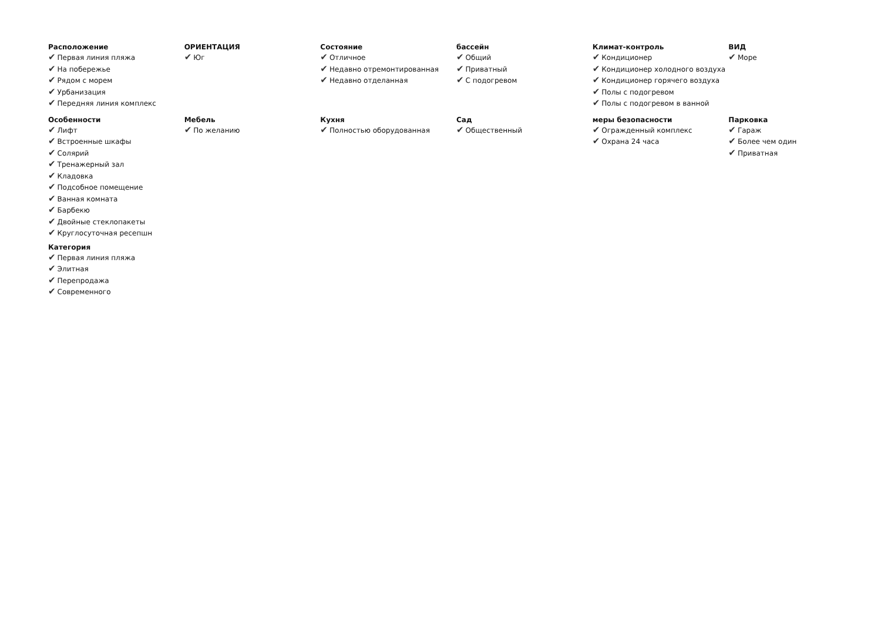Расположение
✔ Первая линия пляжа
✔ На побережье
✔ Рядом с морем
✔ Урбанизация
✔ Передняя линия комплекс
ОРИЕНТАЦИЯ
✔ Юг
Состояние
✔ Отличное
✔ Недавно отремонтированная
✔ Недавно отделанная
бассейн
✔ Общий
✔ Приватный
✔ С подогревом
Климат-контроль
✔ Кондиционер
✔ Кондиционер холодного воздуха
✔ Кондиционер горячего воздуха
✔ Полы с подогревом
✔ Полы с подогревом в ванной
ВИД
✔ Море
Особенности
✔ Лифт
✔ Встроенные шкафы
✔ Солярий
✔ Тренажерный зал
✔ Кладовка
✔ Подсобное помещение
✔ Ванная комната
✔ Барбекю
✔ Двойные стеклопакеты
✔ Круглосуточная ресепшн
Категория
✔ Первая линия пляжа
✔ Элитная
✔ Перепродажа
✔ Современного
Мебель
✔ По желанию
Кухня
✔ Полностью оборудованная
Сад
✔ Общественный
меры безопасности
✔ Огражденный комплекс
✔ Охрана 24 часа
Парковка
✔ Гараж
✔ Более чем один
✔ Приватная